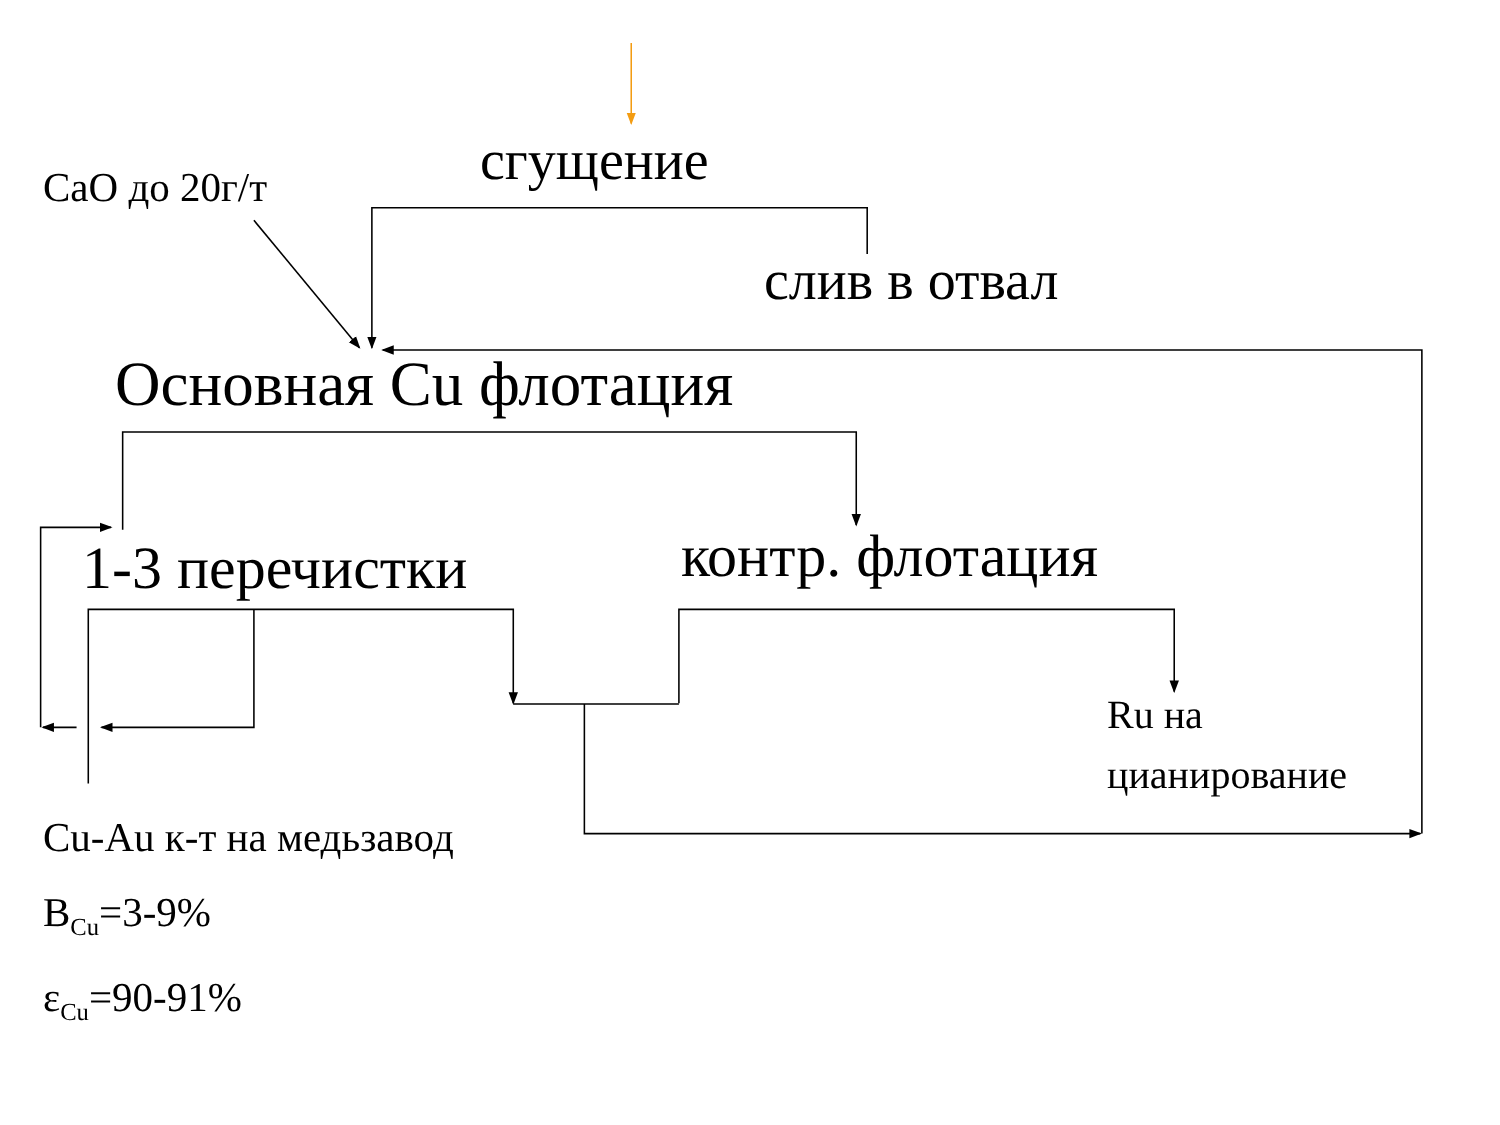CaO до 20г/т
сгущение
слив в отвал
Основная Cu флотация
1-3 перечистки
контр. флотация
Ru на
цианирование
Cu-Au к-т на медьзавод
B<sub>Cu</sub>=3-9%
ε<sub>Cu</sub>=90-91%